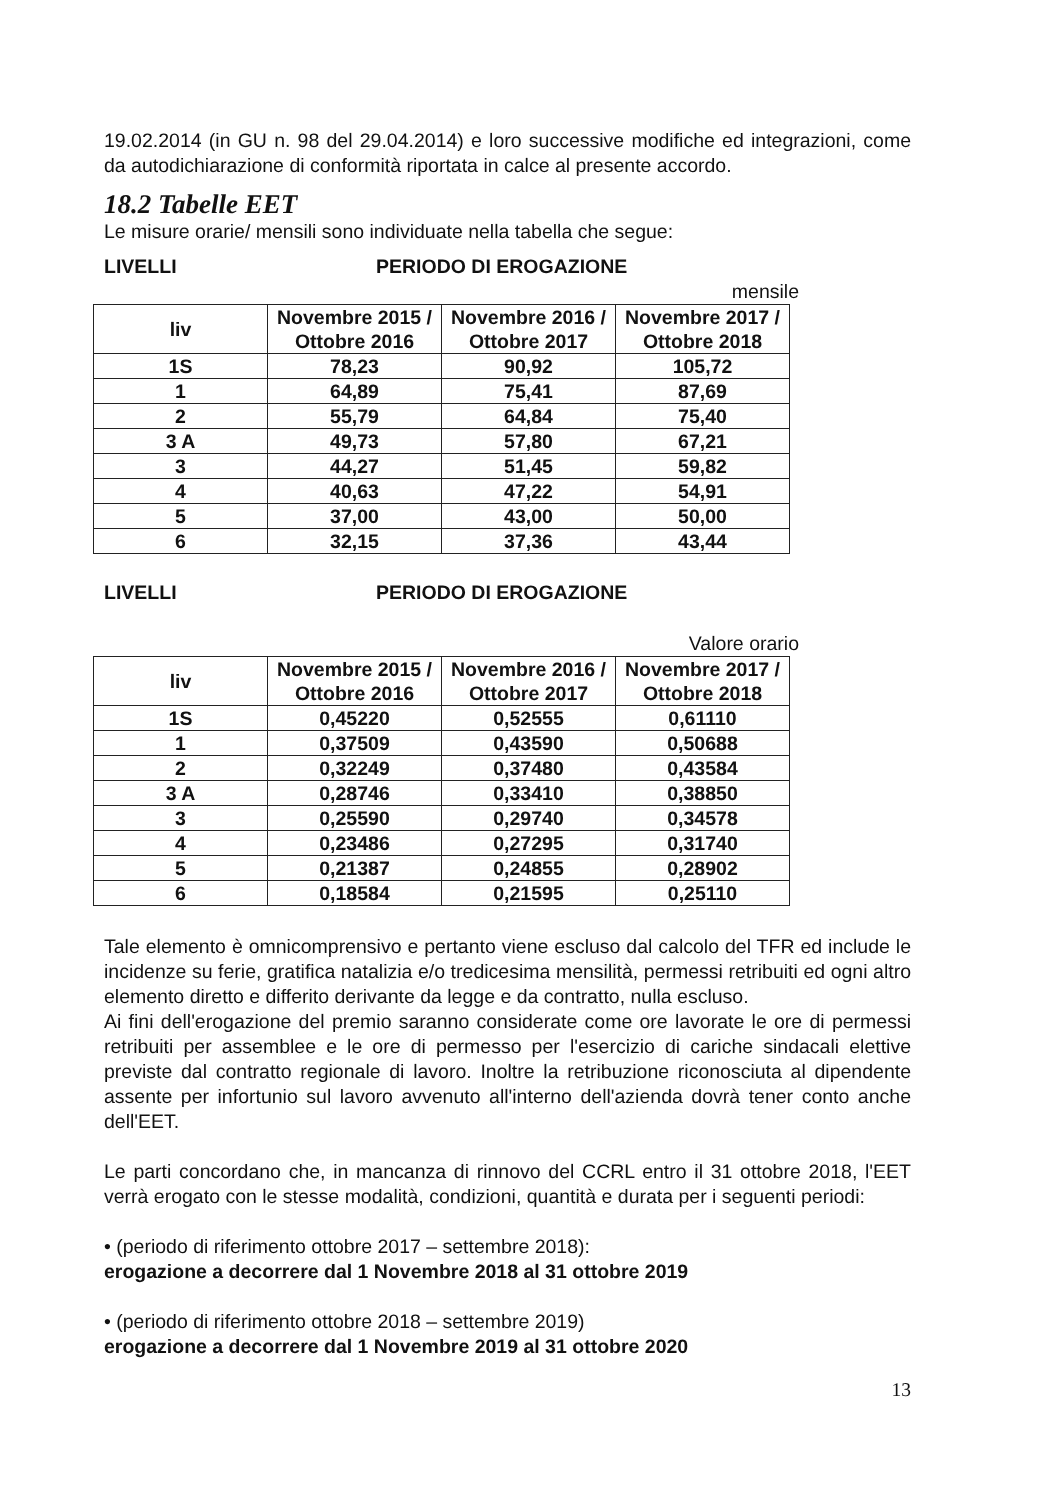19.02.2014 (in GU n. 98 del 29.04.2014) e loro successive modifiche ed integrazioni, come da autodichiarazione di conformità riportata in calce al presente accordo.
18.2 Tabelle EET
Le misure orarie/ mensili sono individuate nella tabella che segue:
LIVELLI PERIODO DI EROGAZIONE
mensile
| liv | Novembre 2015 / Ottobre 2016 | Novembre 2016 / Ottobre 2017 | Novembre 2017 / Ottobre 2018 |
| --- | --- | --- | --- |
| 1S | 78,23 | 90,92 | 105,72 |
| 1 | 64,89 | 75,41 | 87,69 |
| 2 | 55,79 | 64,84 | 75,40 |
| 3 A | 49,73 | 57,80 | 67,21 |
| 3 | 44,27 | 51,45 | 59,82 |
| 4 | 40,63 | 47,22 | 54,91 |
| 5 | 37,00 | 43,00 | 50,00 |
| 6 | 32,15 | 37,36 | 43,44 |
LIVELLI PERIODO DI EROGAZIONE
Valore orario
| liv | Novembre 2015 / Ottobre 2016 | Novembre 2016 / Ottobre 2017 | Novembre 2017 / Ottobre 2018 |
| --- | --- | --- | --- |
| 1S | 0,45220 | 0,52555 | 0,61110 |
| 1 | 0,37509 | 0,43590 | 0,50688 |
| 2 | 0,32249 | 0,37480 | 0,43584 |
| 3 A | 0,28746 | 0,33410 | 0,38850 |
| 3 | 0,25590 | 0,29740 | 0,34578 |
| 4 | 0,23486 | 0,27295 | 0,31740 |
| 5 | 0,21387 | 0,24855 | 0,28902 |
| 6 | 0,18584 | 0,21595 | 0,25110 |
Tale elemento è omnicomprensivo e pertanto viene escluso dal calcolo del TFR ed include le incidenze su ferie, gratifica natalizia e/o tredicesima mensilità, permessi retribuiti ed ogni altro elemento diretto e differito derivante da legge e da contratto, nulla escluso.
Ai fini dell'erogazione del premio saranno considerate come ore lavorate le ore di permessi retribuiti per assemblee e le ore di permesso per l'esercizio di cariche sindacali elettive previste dal contratto regionale di lavoro. Inoltre la retribuzione riconosciuta al dipendente assente per infortunio sul lavoro avvenuto all'interno dell'azienda dovrà tener conto anche dell'EET.
Le parti concordano che, in mancanza di rinnovo del CCRL entro il 31 ottobre 2018, l'EET verrà erogato con le stesse modalità, condizioni, quantità e durata per i seguenti periodi:
• (periodo di riferimento ottobre 2017 – settembre 2018):
erogazione a decorrere dal 1 Novembre 2018 al 31 ottobre 2019
• (periodo di riferimento ottobre 2018 – settembre 2019)
erogazione a decorrere dal 1 Novembre 2019 al 31 ottobre 2020
13